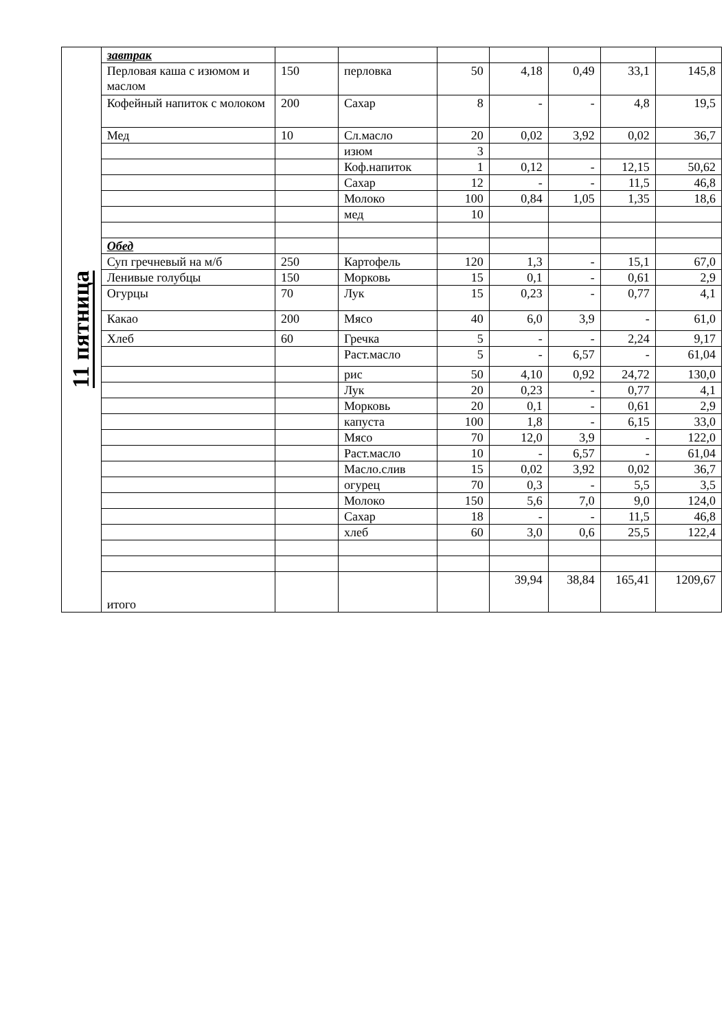| 11 пятница | завтрак | | | | | | | |
| | Перловая каша с изюмом и маслом | 150 | перловка | 50 | 4,18 | 0,49 | 33,1 | 145,8 |
| | Кофейный напиток с молоком | 200 | Сахар | 8 | - | - | 4,8 | 19,5 |
| | Мед | 10 | Сл.масло | 20 | 0,02 | 3,92 | 0,02 | 36,7 |
| | | | изюм | 3 | | | | |
| | | | Коф.напиток | 1 | 0,12 | - | 12,15 | 50,62 |
| | | | Сахар | 12 | - | - | 11,5 | 46,8 |
| | | | Молоко | 100 | 0,84 | 1,05 | 1,35 | 18,6 |
| | | | мед | 10 | | | | |
| | Обед | | | | | | | |
| | Суп гречневый на м/б | 250 | Картофель | 120 | 1,3 | - | 15,1 | 67,0 |
| | Ленивые голубцы | 150 | Морковь | 15 | 0,1 | - | 0,61 | 2,9 |
| | Огурцы | 70 | Лук | 15 | 0,23 | - | 0,77 | 4,1 |
| | Какао | 200 | Мясо | 40 | 6,0 | 3,9 | - | 61,0 |
| | Хлеб | 60 | Гречка | 5 | - | - | 2,24 | 9,17 |
| | | | Раст.масло | 5 | - | 6,57 | - | 61,04 |
| | | | рис | 50 | 4,10 | 0,92 | 24,72 | 130,0 |
| | | | Лук | 20 | 0,23 | - | 0,77 | 4,1 |
| | | | Морковь | 20 | 0,1 | - | 0,61 | 2,9 |
| | | | капуста | 100 | 1,8 | - | 6,15 | 33,0 |
| | | | Мясо | 70 | 12,0 | 3,9 | - | 122,0 |
| | | | Раст.масло | 10 | - | 6,57 | - | 61,04 |
| | | | Масло.слив | 15 | 0,02 | 3,92 | 0,02 | 36,7 |
| | | | огурец | 70 | 0,3 | - | 5,5 | 3,5 |
| | | | Молоко | 150 | 5,6 | 7,0 | 9,0 | 124,0 |
| | | | Сахар | 18 | - | - | 11,5 | 46,8 |
| | | | хлеб | 60 | 3,0 | 0,6 | 25,5 | 122,4 |
| | итого | | | | 39,94 | 38,84 | 165,41 | 1209,67 |